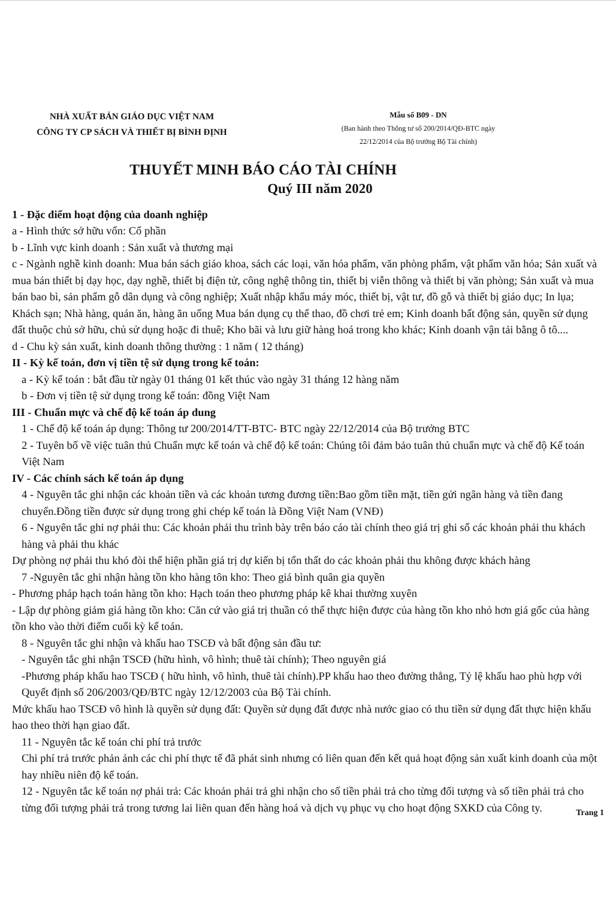NHÀ XUẤT BẢN GIÁO DỤC VIỆT NAM
CÔNG TY CP SÁCH VÀ THIẾT BỊ BÌNH ĐỊNH
Mẫu số B09 - DN
(Ban hành theo Thông tư số 200/2014/QĐ-BTC ngày
22/12/2014 của Bộ trưởng Bộ Tài chính)
THUYẾT MINH BÁO CÁO TÀI CHÍNH
Quý III năm 2020
1 - Đặc điểm hoạt động của doanh nghiệp
a - Hình thức sở hữu vốn: Cổ phần
b - Lĩnh vực kinh doanh : Sản xuất và thương mại
c - Ngành nghề kinh doanh: Mua bán sách giáo khoa, sách các loại, văn hóa phẩm, văn phòng phẩm, vật phẩm văn hóa; Sản xuất và mua bán thiết bị dạy học, dạy nghề, thiết bị điện tử, công nghệ thông tin, thiết bị viễn thông và thiết bị văn phòng; Sản xuất và mua bán bao bì, sản phẩm gỗ dân dụng và công nghiệp; Xuất nhập khẩu máy móc, thiết bị, vật tư, đồ gỗ và thiết bị giáo dục; In lụa; Khách sạn; Nhà hàng, quán ăn, hàng ăn uống Mua bán dụng cụ thể thao, đồ chơi trẻ em; Kinh doanh bất động sản, quyền sử dụng đất thuộc chủ sở hữu, chủ sử dụng hoặc đi thuê; Kho bãi và lưu giữ hàng hoá trong kho khác; Kinh doanh vận tải bằng ô tô....
d - Chu kỳ sản xuất, kinh doanh thông thường : 1 năm ( 12 tháng)
II - Kỳ kế toán, đơn vị tiền tệ sử dụng trong kế toán:
a - Kỳ kế toán : bắt đầu từ ngày 01 tháng 01 kết thúc vào ngày 31 tháng 12 hàng năm
b - Đơn vị tiền tệ sử dụng trong kế toán: đồng Việt Nam
III - Chuẩn mực và chế độ kế toán áp dung
1 - Chế độ kế toán áp dụng: Thông tư 200/2014/TT-BTC- BTC ngày 22/12/2014 của Bộ trưởng BTC
2 - Tuyên bố về việc tuân thủ Chuẩn mực kế toán và chế độ kế toán: Chúng tôi đảm bảo tuân thủ chuẩn mực và chế độ Kế toán Việt Nam
IV - Các chính sách kế toán áp dụng
4 - Nguyên tắc ghi nhận các khoản tiền và các khoản tương đương tiền:Bao gồm tiền mặt, tiền gửi ngân hàng và tiền đang chuyển.Đồng tiền được sử dụng trong ghi chép kế toán là Đồng Việt Nam (VNĐ)
6 - Nguyên tắc ghi nợ phải thu: Các khoản phải thu trình bày trên báo cáo tài chính theo giá trị ghi sổ các khoản phải thu khách hàng và phải thu khác
Dự phòng nợ phải thu khó đòi thể hiện phần giá trị dự kiến bị tổn thất do các khoản phải thu không được khách hàng
7 -Nguyên tắc ghi nhận hàng tồn kho hàng tôn kho: Theo giá bình quân gia quyền
- Phương pháp hạch toán hàng tồn kho: Hạch toán theo phương pháp kê khai thường xuyên
- Lập dự phòng giảm giá hàng tồn kho: Căn cứ vào giá trị thuần có thể thực hiện được của hàng tồn kho nhỏ hơn giá gốc của hàng tồn kho vào thời điểm cuối kỳ kế toán.
8 - Nguyên tắc ghi nhận và khấu hao TSCĐ và bất động sản đầu tư:
- Nguyên tắc ghi nhận TSCĐ (hữu hình, vô hình; thuê tài chính); Theo nguyên giá
-Phương pháp khấu hao TSCĐ ( hữu hình, vô hình, thuê tài chính).PP khấu hao theo đường thẳng, Tỷ lệ khấu hao phù hợp với Quyết định số 206/2003/QĐ/BTC ngày 12/12/2003 của Bộ Tài chính.
Mức khấu hao TSCĐ vô hình là quyền sử dụng đất: Quyền sử dụng đất được nhà nước giao có thu tiền sử dụng đất thực hiện khấu hao theo thời hạn giao đất.
11 - Nguyên tắc kế toán chi phí trả trước
Chi phí trả trước phản ánh các chi phí thực tế đã phát sinh nhưng có liên quan đến kết quả hoạt động sản xuất kinh doanh của một hay nhiều niên độ kế toán.
12 - Nguyên tắc kế toán nợ phải trả: Các khoản phải trả ghi nhận cho số tiền phải trả cho từng đối tượng và số tiền phải trả cho từng đối tượng phải trả trong tương lai liên quan đến hàng hoá và dịch vụ phục vụ cho hoạt động SXKD của Công ty.
Trang 1